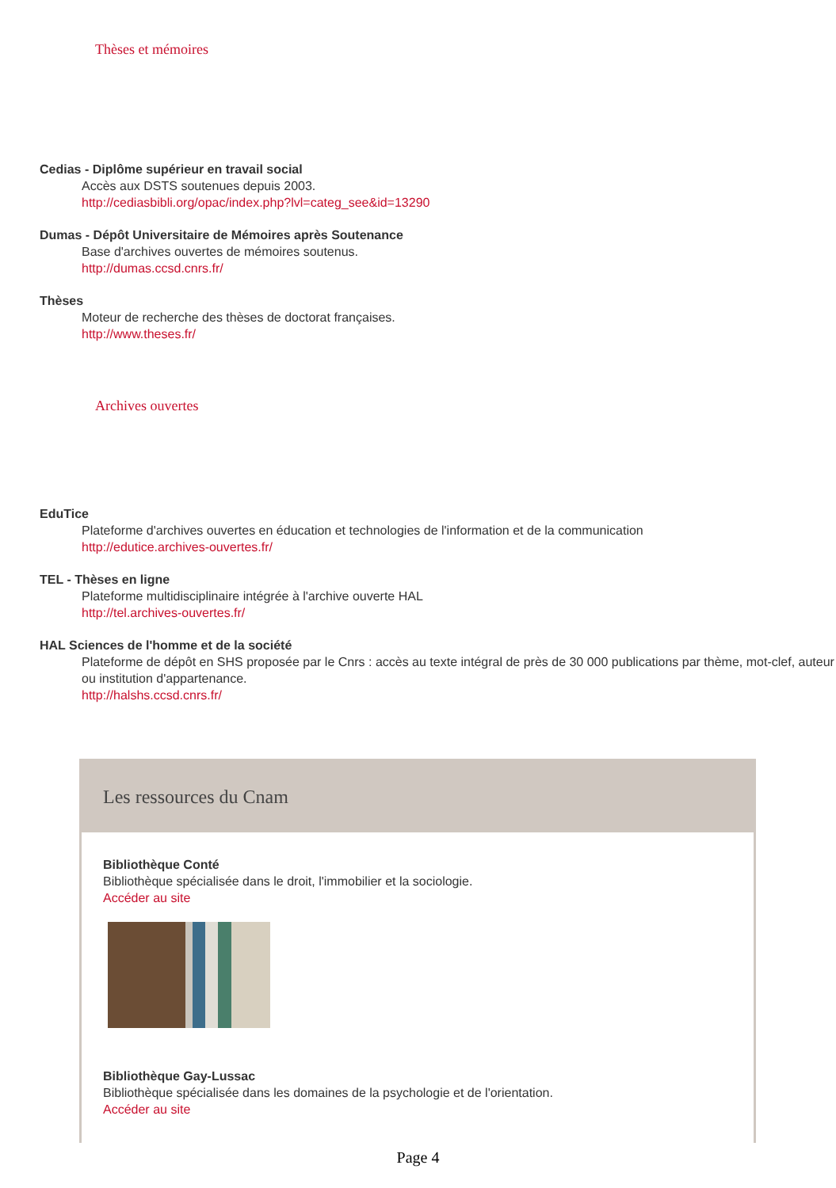Thèses et mémoires
Cedias - Diplôme supérieur en travail social
Accès aux DSTS soutenues depuis 2003.
http://cediasbibli.org/opac/index.php?lvl=categ_see&id=13290
Dumas - Dépôt Universitaire de Mémoires après Soutenance
Base d'archives ouvertes de mémoires soutenus.
http://dumas.ccsd.cnrs.fr/
Thèses
Moteur de recherche des thèses de doctorat françaises.
http://www.theses.fr/
Archives ouvertes
EduTice
Plateforme d'archives ouvertes en éducation et technologies de l'information et de la communication
http://edutice.archives-ouvertes.fr/
TEL - Thèses en ligne
Plateforme multidisciplinaire intégrée à l'archive ouverte HAL
http://tel.archives-ouvertes.fr/
HAL Sciences de l'homme et de la société
Plateforme de dépôt en SHS proposée par le Cnrs : accès au texte intégral de près de 30 000 publications par thème, mot-clef, auteur ou institution d'appartenance.
http://halshs.ccsd.cnrs.fr/
Les ressources du Cnam
Bibliothèque Conté
Bibliothèque spécialisée dans le droit, l'immobilier et la sociologie.
Accéder au site
Bibliothèque Gay-Lussac
Bibliothèque spécialisée dans les domaines de la psychologie et de l'orientation.
Accéder au site
Page 4